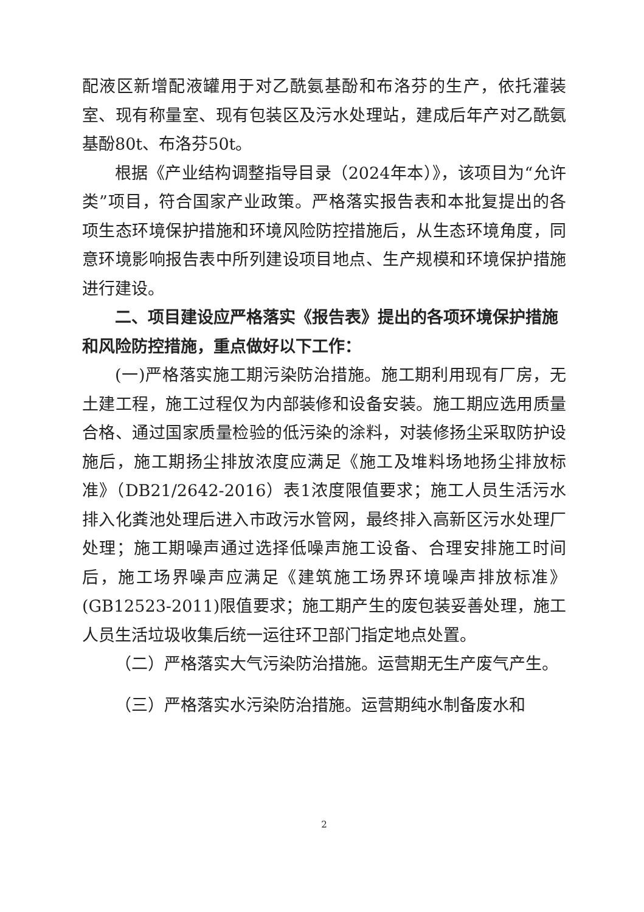配液区新增配液罐用于对乙酰氨基酚和布洛芬的生产，依托灌装室、现有称量室、现有包装区及污水处理站，建成后年产对乙酰氨基酚80t、布洛芬50t。
根据《产业结构调整指导目录（2024年本）》，该项目为“允许类”项目，符合国家产业政策。严格落实报告表和本批复提出的各项生态环境保护措施和环境风险防控措施后，从生态环境角度，同意环境影响报告表中所列建设项目地点、生产规模和环境保护措施进行建设。
二、项目建设应严格落实《报告表》提出的各项环境保护措施和风险防控措施，重点做好以下工作：
(一)严格落实施工期污染防治措施。施工期利用现有厂房，无土建工程，施工过程仅为内部装修和设备安装。施工期应选用质量合格、通过国家质量检验的低污染的涂料，对装修扬尘采取防护设施后，施工期扬尘排放浓度应满足《施工及堆料场地扬尘排放标准》（DB21/2642-2016）表1浓度限值要求；施工人员生活污水排入化粪池处理后进入市政污水管网，最终排入高新区污水处理厂处理；施工期噪声通过选择低噪声施工设备、合理安排施工时间后，施工场界噪声应满足《建筑施工场界环境噪声排放标准》(GB12523-2011)限值要求；施工期产生的废包装妥善处理，施工人员生活垃圾收集后统一运往环卫部门指定地点处置。
（二）严格落实大气污染防治措施。运营期无生产废气产生。
（三）严格落实水污染防治措施。运营期纯水制备废水和
2